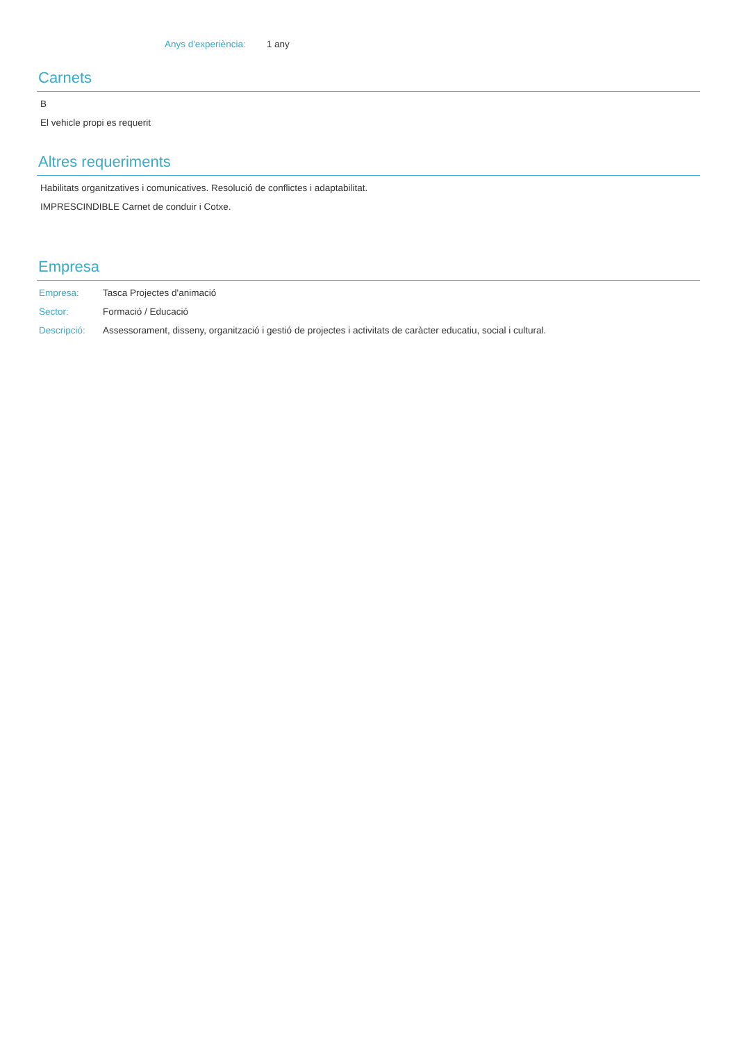Anys d'experiència: 1 any
Carnets
B
El vehicle propi es requerit
Altres requeriments
Habilitats organitzatives i comunicatives. Resolució de conflictes i adaptabilitat.
IMPRESCINDIBLE Carnet de conduir i Cotxe.
Empresa
Empresa: Tasca Projectes d'animació
Sector: Formació / Educació
Descripció: Assessorament, disseny, organització i gestió de projectes i activitats de caràcter educatiu, social i cultural.